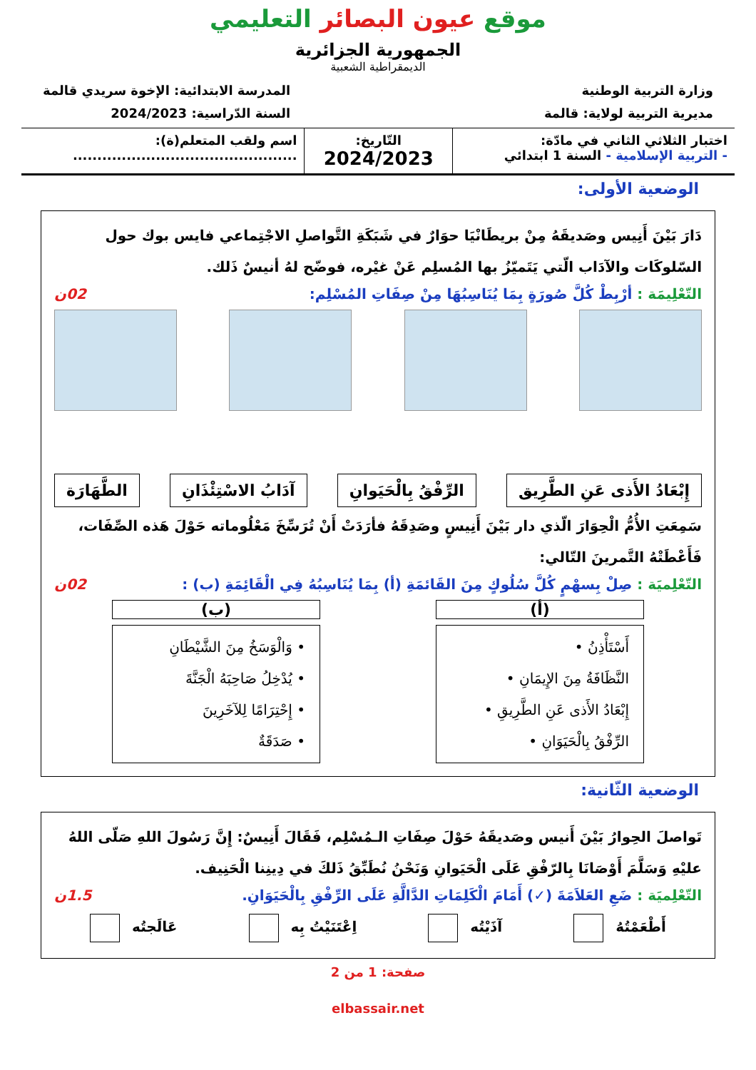موقع عيون البصائر التعليمي
الجمهورية الجزائرية
الديمقراطية الشعبية
وزارة التربية الوطنية
مديرية التربية لولاية: قالمة
المدرسة الابتدائية: الإخوة سريدي قالمة
السنة الدّراسية: 2024/2023
| اختبار الثلاثي الثاني في مادّة: - التربية الإسلامية - السنة 1 ابتدائي | التّاريخ: 2024/2023 | اسم ولقب المتعلم(ة): .............................................. |
الوضعية الأولى:
دَارَ بَيْنَ أَنِيس وصَديقَهُ مِنْ بريطَانْيَا حوَارٌ في شَبَكَةِ التَّواصلِ الاجْتِماعي فايس بوك حول السّلوكَات والآدَاب الّتي يَتَميّزُ بها المُسلِم عَنْ غيْره، فوضّح لهُ أنيسٌ ذَلك.
التّعْلِيمَة : أرْبِطْ كُلَّ صُورَةٍ بِمَا يُنَاسِبُهَا مِنْ صِفَاتِ المُسْلِم: 02ن
إِبْعَادُ الأَذى عَنِ الطَّرِيق
الرِّفْقُ بِالْحَيَوانِ آدَابُ الاسْتِئْذَانِ الطَّهَارَة
سَمِعَتِ الأُمُّ الْحِوَارَ الّذي دار بَيْنَ أَنِيسٍ وصَدِقَهُ فأرَدَتْ أَنْ تُرَسِّخَ مَعْلُوماته حَوْلَ هَذه الصِّفَات، فَأَعْطَتْهُ التَّمرينَ التّالي:
التّعْلِميَة : صِلْ بِسهْمٍ كُلَّ سُلُوكٍ مِنَ القَائمَةِ (أ) بِمَا يُنَاسِبُهُ فِي الْقَائِمَةِ (ب) : 02ن
(أ)
أَسْتَأْذِنُ •
النَّظَافَةُ مِنَ الإِيمَانِ •
إِبْعَادُ الأَذى عَنِ الطَّرِيقِ •
الرِّفْقُ بِالْحَيَوَانِ •
(ب)
• وَالْوَسَخُ مِنَ الشَّيْطَانِ
• يُدْخِلُ صَاحِبَهُ الْجَنَّةَ
• إِحْتِرَامًا لِلآخَرِينَ
• صَدَقَةٌ
الوضعية الثّانية:
تَواصلَ الحِوارُ بَيْنَ أَنيس وصَديقَهُ حَوْلَ صِفَاتِ الـمُسْلِم، فَقَالَ أَنِيسٌ: إِنَّ رَسُولَ اللهِ صَلّى اللهُ عليْهِ وَسَلَّمَ أَوْصَانَا بِالرّفْقِ عَلَى الْحَيَوانِ وَنَحْنُ نُطَبِّقُ ذَلكَ في دِينِنا الْحَنِيف.
التّعْلِميَة : ضَعِ العَلاَمَةَ (✓) أَمَامَ الْكَلِمَاتِ الدَّالَّةِ عَلَى الرِّفْقِ بِالْحَيَوَانِ. 1.5ن
أَطْعَمْتُهُ آذَيْتُه اِعْتَنَيْتُ بِه عَالَجتُه
صفحة: 1 من 2
elbassair.net